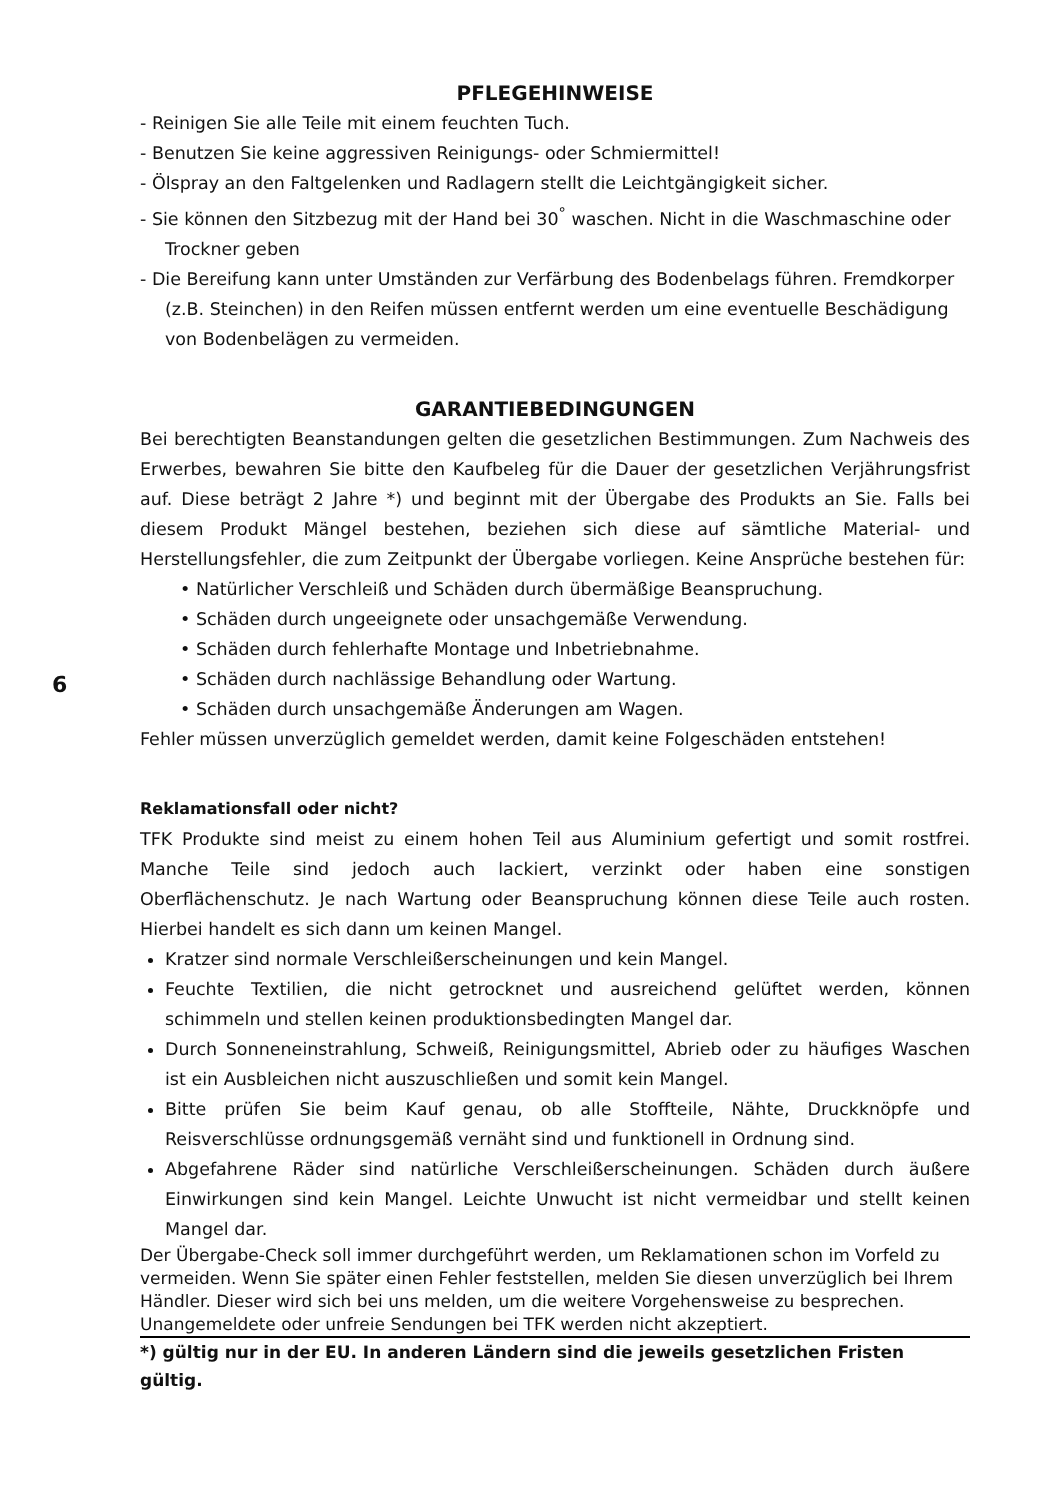6
PFLEGEHINWEISE
- Reinigen Sie alle Teile mit einem feuchten Tuch.
- Benutzen Sie keine aggressiven Reinigungs- oder Schmiermittel!
- Ölspray an den Faltgelenken und Radlagern stellt die Leichtgängigkeit sicher.
- Sie können den Sitzbezug mit der Hand bei 30<sup>°</sup> waschen. Nicht in die Waschmaschine oder Trockner geben
- Die Bereifung kann unter Umständen zur Verfärbung des Bodenbelags führen. Fremdkorper (z.B. Steinchen) in den Reifen müssen entfernt werden um eine eventuelle Beschädigung von Bodenbelägen zu vermeiden.
GARANTIEBEDINGUNGEN
Bei berechtigten Beanstandungen gelten die gesetzlichen Bestimmungen. Zum Nachweis des Erwerbes, bewahren Sie bitte den Kaufbeleg für die Dauer der gesetzlichen Verjährungsfrist auf. Diese beträgt 2 Jahre *) und beginnt mit der Übergabe des Produkts an Sie. Falls bei diesem Produkt Mängel bestehen, beziehen sich diese auf sämtliche Material- und Herstellungsfehler, die zum Zeitpunkt der Übergabe vorliegen. Keine Ansprüche bestehen für:
• Natürlicher Verschleiß und Schäden durch übermäßige Beanspruchung.
• Schäden durch ungeeignete oder unsachgemäße Verwendung.
• Schäden durch fehlerhafte Montage und Inbetriebnahme.
• Schäden durch nachlässige Behandlung oder Wartung.
• Schäden durch unsachgemäße Änderungen am Wagen.
Fehler müssen unverzüglich gemeldet werden, damit keine Folgeschäden entstehen!
Reklamationsfall oder nicht?
TFK Produkte sind meist zu einem hohen Teil aus Aluminium gefertigt und somit rostfrei. Manche Teile sind jedoch auch lackiert, verzinkt oder haben eine sonstigen Oberflächenschutz. Je nach Wartung oder Beanspruchung können diese Teile auch rosten. Hierbei handelt es sich dann um keinen Mangel.
Kratzer sind normale Verschleißerscheinungen und kein Mangel.
Feuchte Textilien, die nicht getrocknet und ausreichend gelüftet werden, können schimmeln und stellen keinen produktionsbedingten Mangel dar.
Durch Sonneneinstrahlung, Schweiß, Reinigungsmittel, Abrieb oder zu häufiges Waschen ist ein Ausbleichen nicht auszuschließen und somit kein Mangel.
Bitte prüfen Sie beim Kauf genau, ob alle Stoffteile, Nähte, Druckknöpfe und Reisverschlüsse ordnungsgemäß vernäht sind und funktionell in Ordnung sind.
Abgefahrene Räder sind natürliche Verschleißerscheinungen. Schäden durch äußere Einwirkungen sind kein Mangel. Leichte Unwucht ist nicht vermeidbar und stellt keinen Mangel dar.
Der Übergabe-Check soll immer durchgeführt werden, um Reklamationen schon im Vorfeld zu vermeiden. Wenn Sie später einen Fehler feststellen, melden Sie diesen unverzüglich bei Ihrem Händler. Dieser wird sich bei uns melden, um die weitere Vorgehensweise zu besprechen. Unangemeldete oder unfreie Sendungen bei TFK werden nicht akzeptiert.
*) gültig nur in der EU. In anderen Ländern sind die jeweils gesetzlichen Fristen gültig.